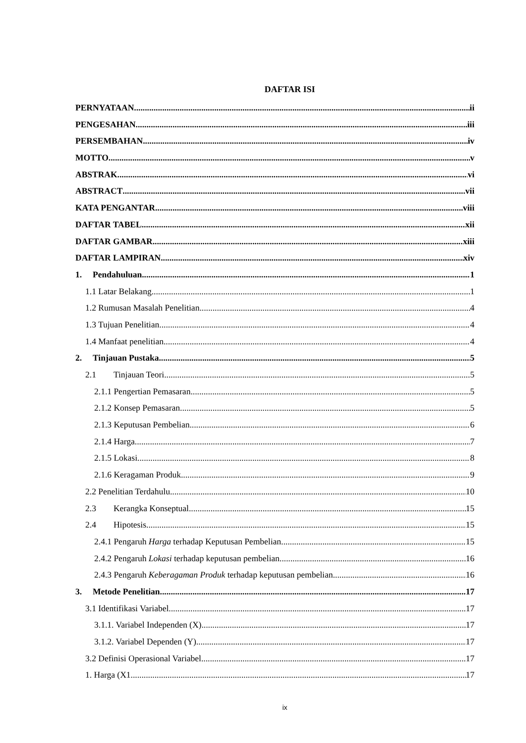DAFTAR ISI
PERNYATAAN ii
PENGESAHAN iii
PERSEMBAHAN iv
MOTTO v
ABSTRAK vi
ABSTRACT vii
KATA PENGANTAR viii
DAFTAR TABEL xii
DAFTAR GAMBAR xiii
DAFTAR LAMPIRAN xiv
1. Pendahuluan 1
1.1 Latar Belakang 1
1.2 Rumusan Masalah Penelitian 4
1.3 Tujuan Penelitian 4
1.4 Manfaat penelitian 4
2. Tinjauan Pustaka 5
2.1 Tinjauan Teori 5
2.1.1 Pengertian Pemasaran 5
2.1.2 Konsep Pemasaran 5
2.1.3 Keputusan Pembelian 6
2.1.4 Harga 7
2.1.5 Lokasi 8
2.1.6 Keragaman Produk 9
2.2 Penelitian Terdahulu 10
2.3 Kerangka Konseptual 15
2.4 Hipotesis 15
2.4.1 Pengaruh Harga terhadap Keputusan Pembelian 15
2.4.2 Pengaruh Lokasi terhadap keputusan pembelian 16
2.4.3 Pengaruh Keberagaman Produk terhadap keputusan pembelian 16
3. Metode Penelitian 17
3.1 Identifikasi Variabel 17
3.1.1. Variabel Independen (X) 17
3.1.2. Variabel Dependen (Y) 17
3.2 Definisi Operasional Variabel 17
1. Harga (X1 17
ix